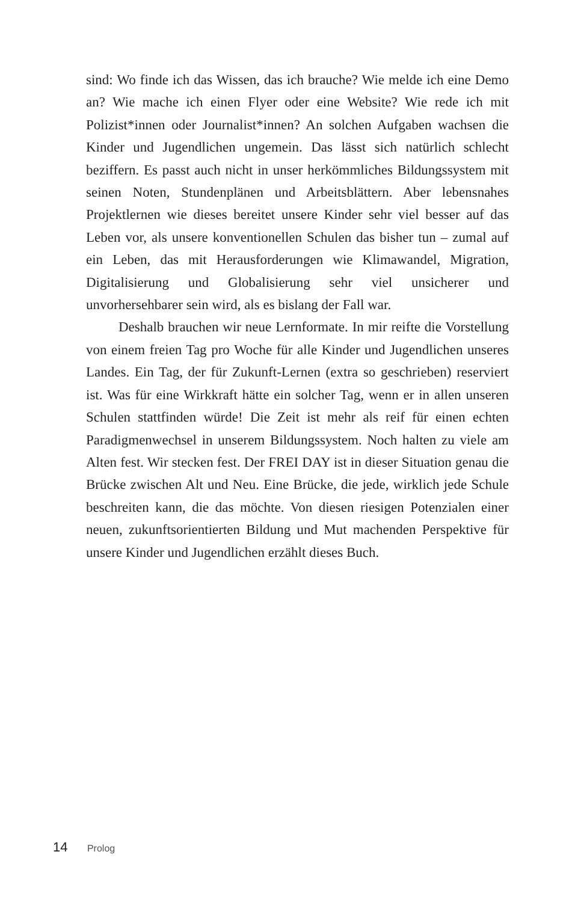sind: Wo finde ich das Wissen, das ich brauche? Wie melde ich eine Demo an? Wie mache ich einen Flyer oder eine Website? Wie rede ich mit Polizist*innen oder Journalist*innen? An solchen Aufgaben wachsen die Kinder und Jugendlichen ungemein. Das lässt sich natürlich schlecht beziffern. Es passt auch nicht in unser herkömmliches Bildungssystem mit seinen Noten, Stundenplänen und Arbeitsblättern. Aber lebensnahes Projektlernen wie dieses bereitet unsere Kinder sehr viel besser auf das Leben vor, als unsere konventionellen Schulen das bisher tun – zumal auf ein Leben, das mit Herausforderungen wie Klimawandel, Migration, Digitalisierung und Globalisierung sehr viel unsicherer und unvorhersehbarer sein wird, als es bislang der Fall war.
Deshalb brauchen wir neue Lernformate. In mir reifte die Vorstellung von einem freien Tag pro Woche für alle Kinder und Jugendlichen unseres Landes. Ein Tag, der für Zukunft-Lernen (extra so geschrieben) reserviert ist. Was für eine Wirkkraft hätte ein solcher Tag, wenn er in allen unseren Schulen stattfinden würde! Die Zeit ist mehr als reif für einen echten Paradigmenwechsel in unserem Bildungssystem. Noch halten zu viele am Alten fest. Wir stecken fest. Der FREI DAY ist in dieser Situation genau die Brücke zwischen Alt und Neu. Eine Brücke, die jede, wirklich jede Schule beschreiten kann, die das möchte. Von diesen riesigen Potenzialen einer neuen, zukunftsorientierten Bildung und Mut machenden Perspektive für unsere Kinder und Jugendlichen erzählt dieses Buch.
14 Prolog